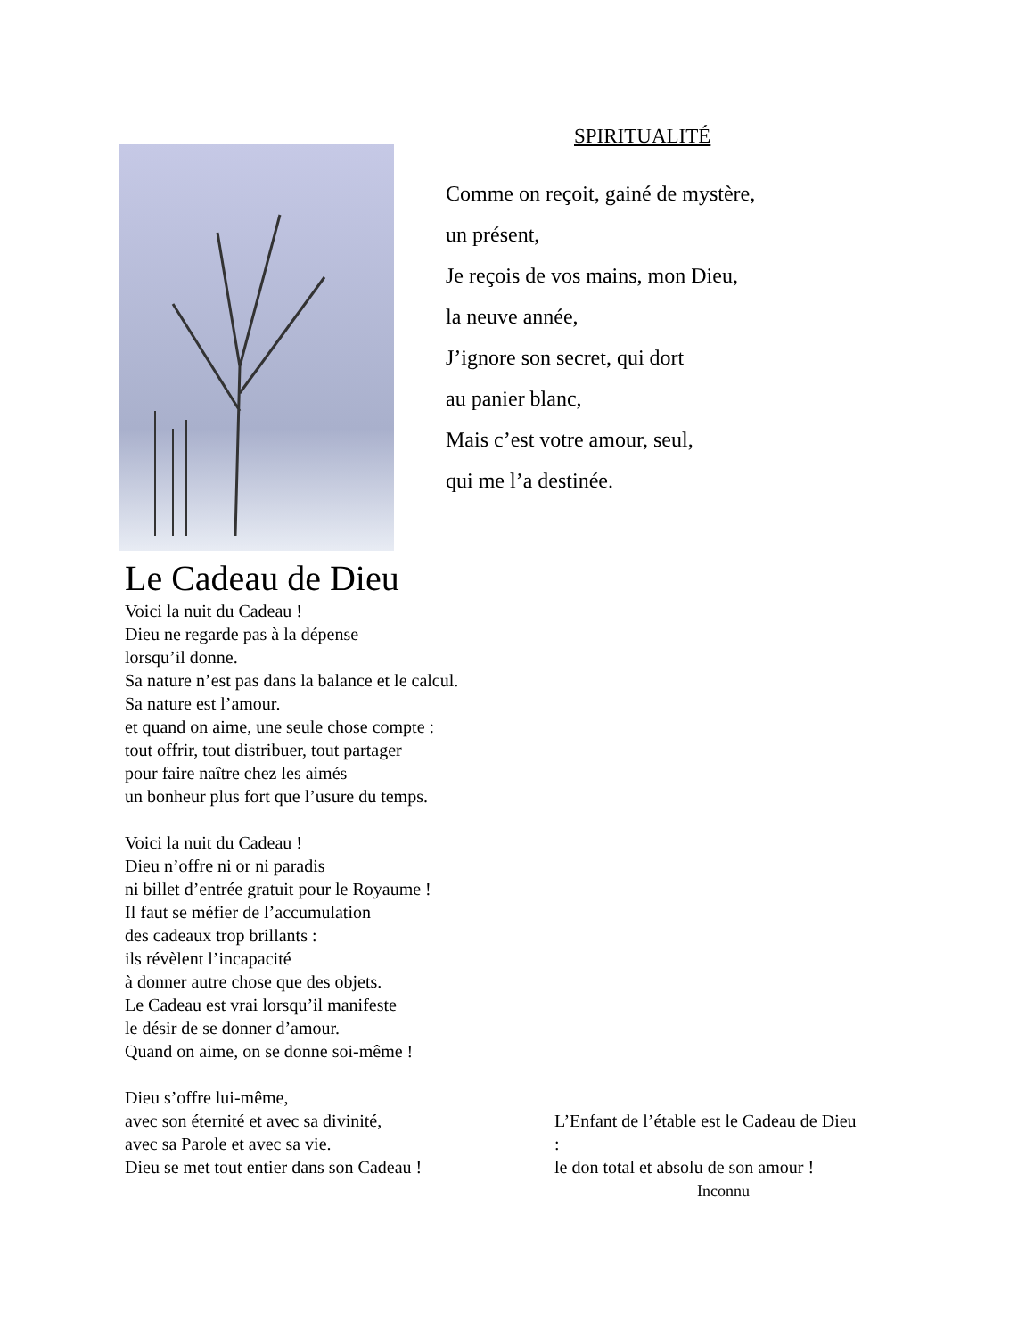SPIRITUALITÉ
Comme on reçoit, gainé de mystère,
un présent,
Je reçois de vos mains, mon Dieu,
la neuve année,
J’ignore son secret, qui dort
au panier blanc,
Mais c’est votre amour, seul,
qui me l’a destinée.
Le Cadeau de Dieu
Voici la nuit du Cadeau !
Dieu ne regarde pas à la dépense
lorsqu’il donne.
Sa nature n’est pas dans la balance et le calcul.
Sa nature est l’amour.
et quand on aime, une seule chose compte :
tout offrir, tout distribuer, tout partager
pour faire naître chez les aimés
un bonheur plus fort que l’usure du temps.
Voici la nuit du Cadeau !
Dieu n’offre ni or ni paradis
ni billet d’entrée gratuit pour le Royaume !
Il faut se méfier de l’accumulation
des cadeaux trop brillants :
ils révèlent l’incapacité
à donner autre chose que des objets.
Le Cadeau est vrai lorsqu’il manifeste
le désir de se donner d’amour.
Quand on aime, on se donne soi-même !
Dieu s’offre lui-même,
avec son éternité et avec sa divinité,
avec sa Parole et avec sa vie.
Dieu se met tout entier dans son Cadeau !
L’Enfant de l’étable est le Cadeau de Dieu :
le don total et absolu de son amour !
Inconnu